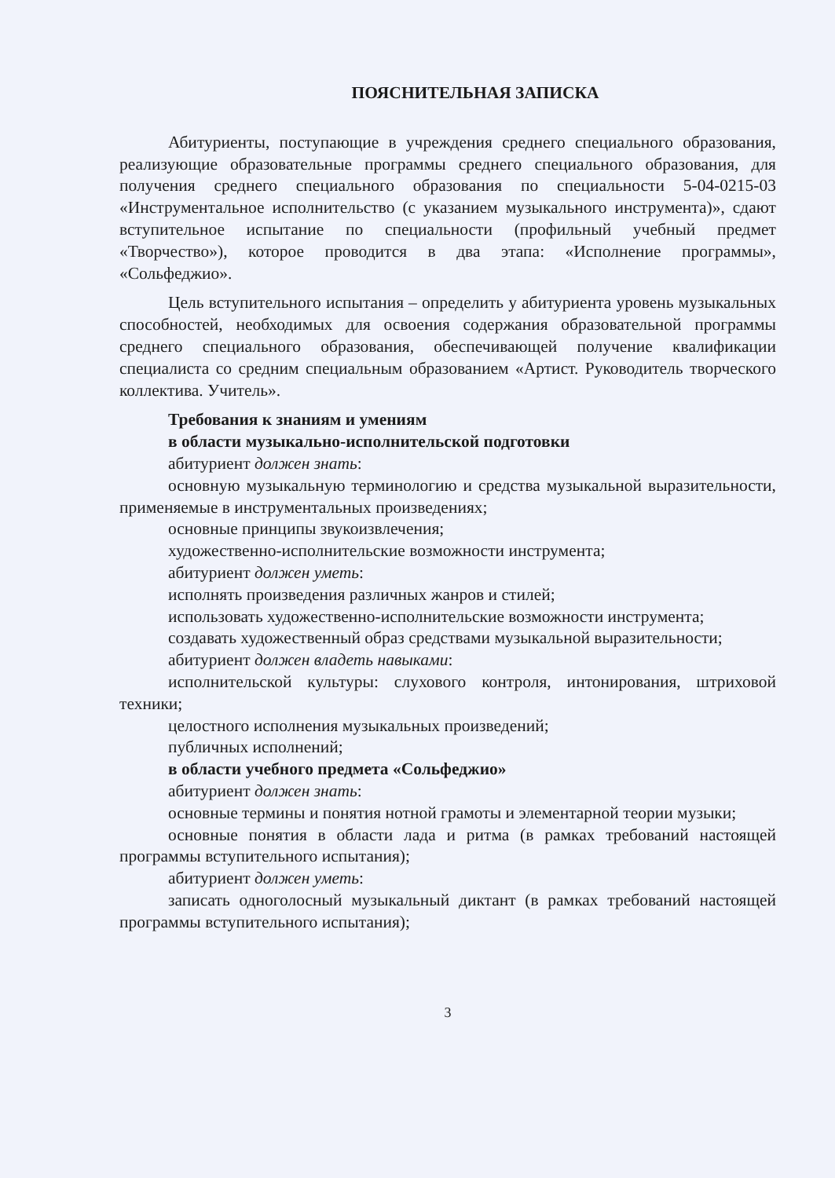ПОЯСНИТЕЛЬНАЯ ЗАПИСКА
Абитуриенты, поступающие в учреждения среднего специального образования, реализующие образовательные программы среднего специального образования, для получения среднего специального образования по специальности 5-04-0215-03 «Инструментальное исполнительство (с указанием музыкального инструмента)», сдают вступительное испытание по специальности (профильный учебный предмет «Творчество»), которое проводится в два этапа: «Исполнение программы», «Сольфеджио».
Цель вступительного испытания – определить у абитуриента уровень музыкальных способностей, необходимых для освоения содержания образовательной программы среднего специального образования, обеспечивающей получение квалификации специалиста со средним специальным образованием «Артист. Руководитель творческого коллектива. Учитель».
Требования к знаниям и умениям
в области музыкально-исполнительской подготовки
абитуриент должен знать:
основную музыкальную терминологию и средства музыкальной выразительности, применяемые в инструментальных произведениях;
основные принципы звукоизвлечения;
художественно-исполнительские возможности инструмента;
абитуриент должен уметь:
исполнять произведения различных жанров и стилей;
использовать художественно-исполнительские возможности инструмента;
создавать художественный образ средствами музыкальной выразительности;
абитуриент должен владеть навыками:
исполнительской культуры: слухового контроля, интонирования, штриховой техники;
целостного исполнения музыкальных произведений;
публичных исполнений;
в области учебного предмета «Сольфеджио»
абитуриент должен знать:
основные термины и понятия нотной грамоты и элементарной теории музыки;
основные понятия в области лада и ритма (в рамках требований настоящей программы вступительного испытания);
абитуриент должен уметь:
записать одноголосный музыкальный диктант (в рамках требований настоящей программы вступительного испытания);
3